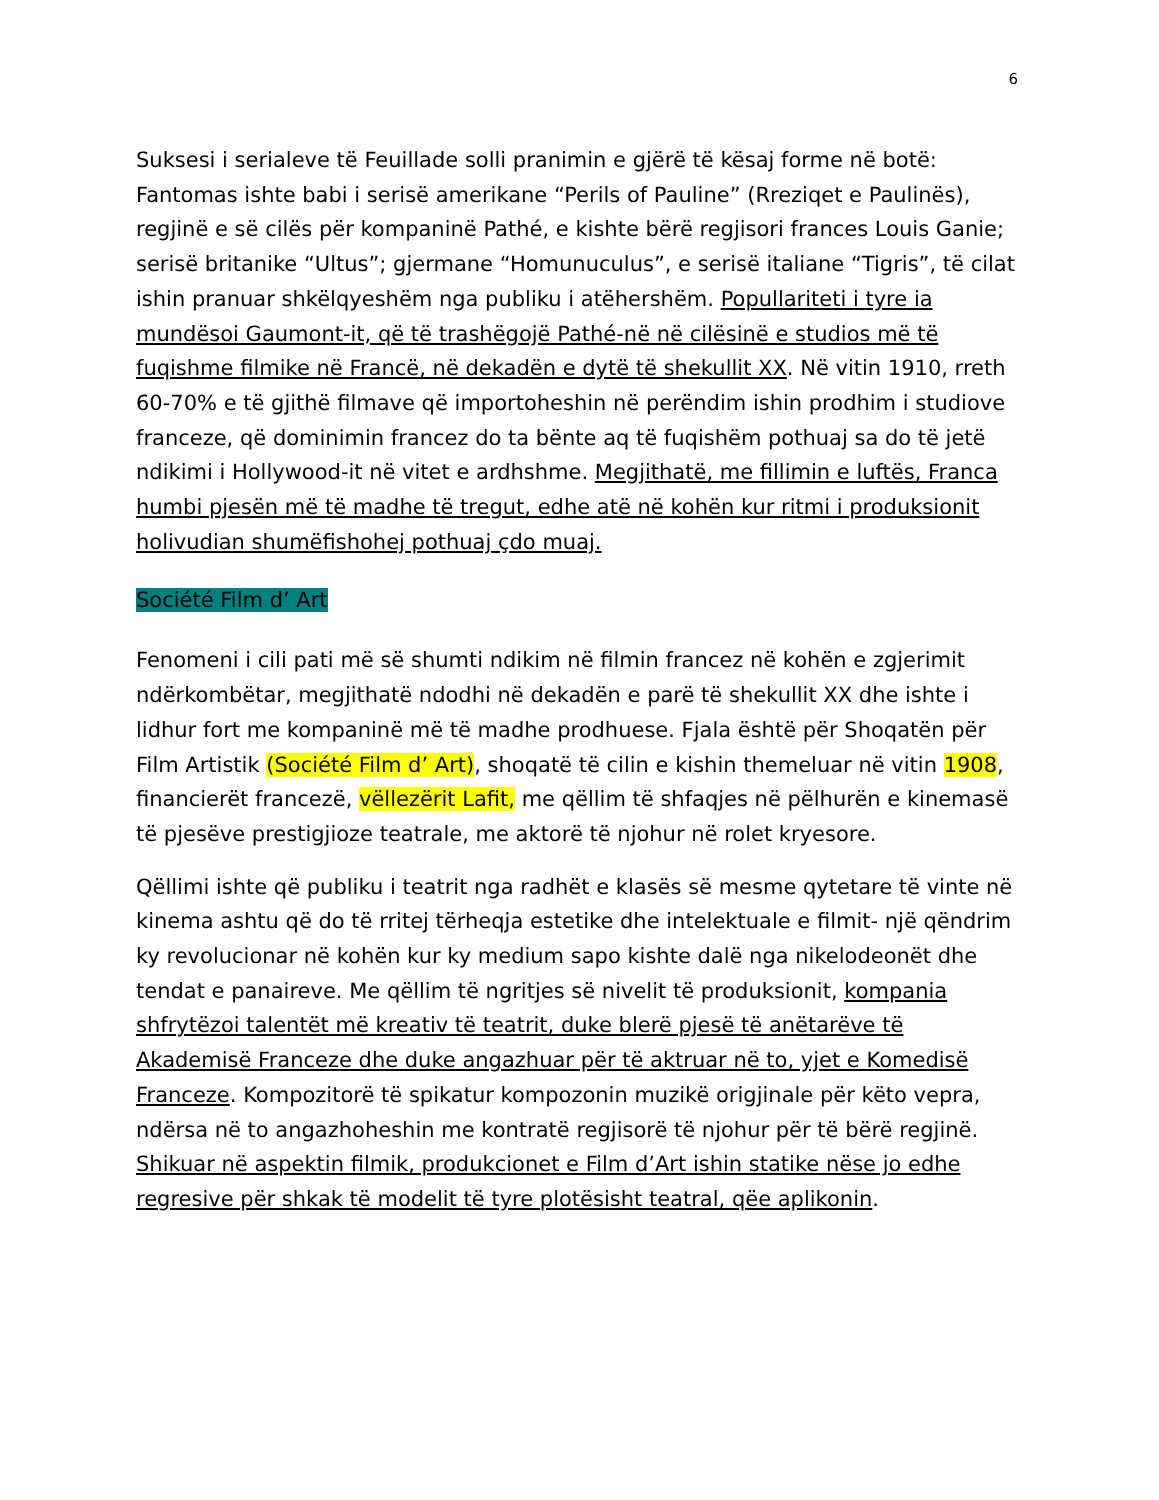6
Suksesi i serialeve të Feuillade solli pranimin e gjërë të kësaj forme në botë: Fantomas ishte babi i serisë amerikane “Perils of Pauline” (Rreziqet e Paulinës), regjinë e së cilës për kompaninë Pathé, e kishte bërë regjisori frances Louis Ganie; serisë britanike “Ultus”; gjermane “Homunuculus”, e serisë italiane “Tigris”, të cilat ishin pranuar shkëlqyeshëm nga publiku i atëhershëm. Popullariteti i tyre ia mundësoi Gaumont-it, që të trashëgojë Pathé-në në cilësinë e studios më të fuqishme filmike në Francë, në dekadën e dytë të shekullit XX. Në vitin 1910, rreth 60-70% e të gjithë filmave që importoheshin në perëndim ishin prodhim i studiove franceze, që dominimin francez do ta bënte aq të fuqishëm pothuaj sa do të jetë ndikimi i Hollywood-it në vitet e ardhshme. Megjithatë, me fillimin e luftës, Franca humbi pjesën më të madhe të tregut, edhe atë në kohën kur ritmi i produksionit holivudian shumëfishohej pothuaj çdo muaj.
Société Film d’ Art
Fenomeni i cili pati më së shumti ndikim në filmin francez në kohën e zgjerimit ndërkombëtar, megjithatë ndodhi në dekadën e parë të shekullit XX dhe ishte i lidhur fort me kompaninë më të madhe prodhuese. Fjala është për Shoqatën për Film Artistik (Société Film d’ Art), shoqatë të cilin e kishin themeluar në vitin 1908, financierët francezë, vëllezërit Lafit, me qëllim të shfaqjes në pëlhurën e kinemasë të pjesëve prestigjioze teatrale, me aktorë të njohur në rolet kryesore.
Qëllimi ishte që publiku i teatrit nga radhët e klasës së mesme qytetare të vinte në kinema ashtu që do të rritej tërheqja estetike dhe intelektuale e filmit- një qëndrim ky revolucionar në kohën kur ky medium sapo kishte dalë nga nikelodeonët dhe tendat e panaireve. Me qëllim të ngritjes së nivelit të produksionit, kompania shfrytëzoi talentët më kreativ të teatrit, duke blerë pjesë të anëtarëve të Akademisë Franceze dhe duke angazhuar për të aktruar në to, yjet e Komedisë Franceze. Kompozitorë të spikatur kompozonin muzikë origjinale për këto vepra, ndërsa në to angazhoheshin me kontratë regjisorë të njohur për të bërë regjinë. Shikuar në aspektin filmik, produkcionet e Film d’Art ishin statike nëse jo edhe regresive për shkak të modelit të tyre plotësisht teatral, qëe aplikonin.